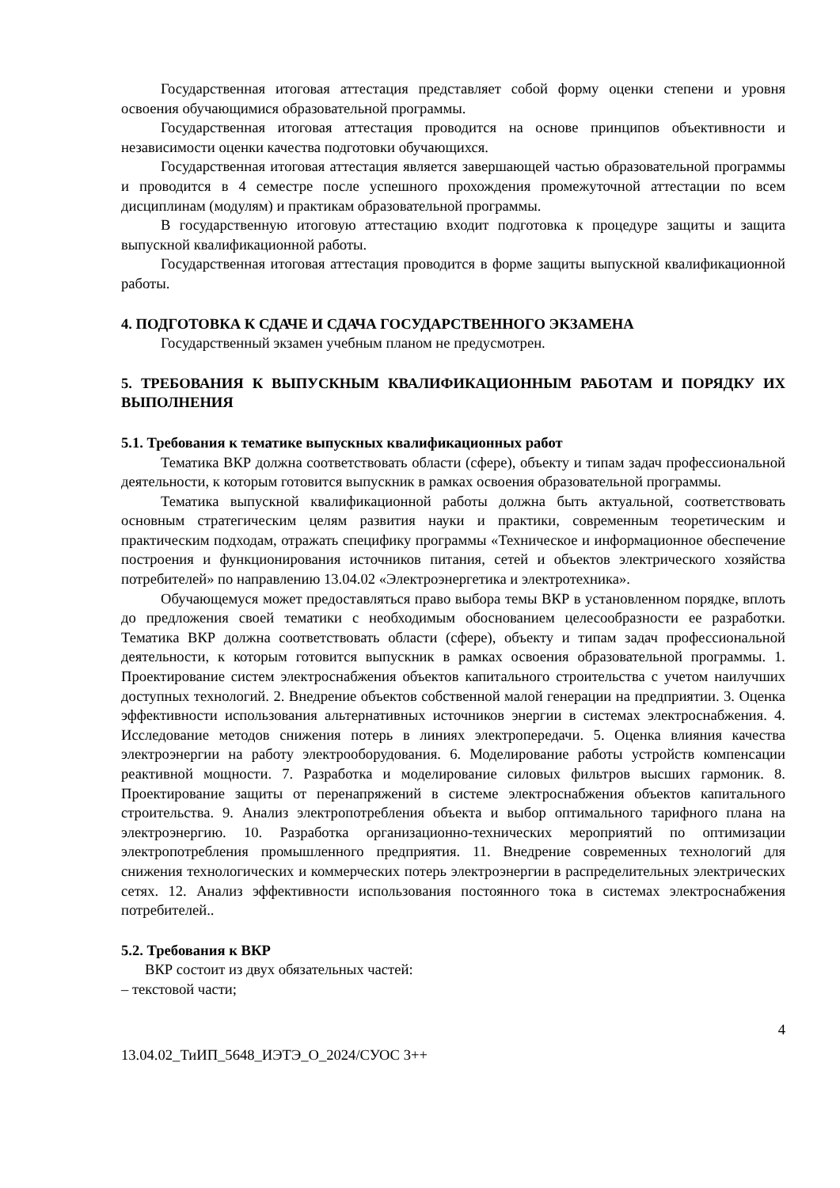Государственная итоговая аттестация представляет собой форму оценки степени и уровня освоения обучающимися образовательной программы.
Государственная итоговая аттестация проводится на основе принципов объективности и независимости оценки качества подготовки обучающихся.
Государственная итоговая аттестация является завершающей частью образовательной программы и проводится в 4 семестре после успешного прохождения промежуточной аттестации по всем дисциплинам (модулям) и практикам образовательной программы.
В государственную итоговую аттестацию входит подготовка к процедуре защиты и защита выпускной квалификационной работы.
Государственная итоговая аттестация проводится в форме защиты выпускной квалификационной работы.
4. ПОДГОТОВКА К СДАЧЕ И СДАЧА ГОСУДАРСТВЕННОГО ЭКЗАМЕНА
Государственный экзамен учебным планом не предусмотрен.
5. ТРЕБОВАНИЯ К ВЫПУСКНЫМ КВАЛИФИКАЦИОННЫМ РАБОТАМ И ПОРЯДКУ ИХ ВЫПОЛНЕНИЯ
5.1. Требования к тематике выпускных квалификационных работ
Тематика ВКР должна соответствовать области (сфере), объекту и типам задач профессиональной деятельности, к которым готовится выпускник в рамках освоения образовательной программы.
Тематика выпускной квалификационной работы должна быть актуальной, соответствовать основным стратегическим целям развития науки и практики, современным теоретическим и практическим подходам, отражать специфику программы «Техническое и информационное обеспечение построения и функционирования источников питания, сетей и объектов электрического хозяйства потребителей» по направлению 13.04.02 «Электроэнергетика и электротехника».
Обучающемуся может предоставляться право выбора темы ВКР в установленном порядке, вплоть до предложения своей тематики с необходимым обоснованием целесообразности ее разработки. Тематика ВКР должна соответствовать области (сфере), объекту и типам задач профессиональной деятельности, к которым готовится выпускник в рамках освоения образовательной программы. 1. Проектирование систем электроснабжения объектов капитального строительства с учетом наилучших доступных технологий. 2. Внедрение объектов собственной малой генерации на предприятии. 3. Оценка эффективности использования альтернативных источников энергии в системах электроснабжения. 4. Исследование методов снижения потерь в линиях электропередачи. 5. Оценка влияния качества электроэнергии на работу электрооборудования. 6. Моделирование работы устройств компенсации реактивной мощности. 7. Разработка и моделирование силовых фильтров высших гармоник. 8. Проектирование защиты от перенапряжений в системе электроснабжения объектов капитального строительства. 9. Анализ электропотребления объекта и выбор оптимального тарифного плана на электроэнергию. 10. Разработка организационно-технических мероприятий по оптимизации электропотребления промышленного предприятия. 11. Внедрение современных технологий для снижения технологических и коммерческих потерь электроэнергии в распределительных электрических сетях. 12. Анализ эффективности использования постоянного тока в системах электроснабжения потребителей..
5.2. Требования к ВКР
ВКР состоит из двух обязательных частей:
– текстовой части;
4
13.04.02_ТиИП_5648_ИЭТЭ_О_2024/СУОС 3++